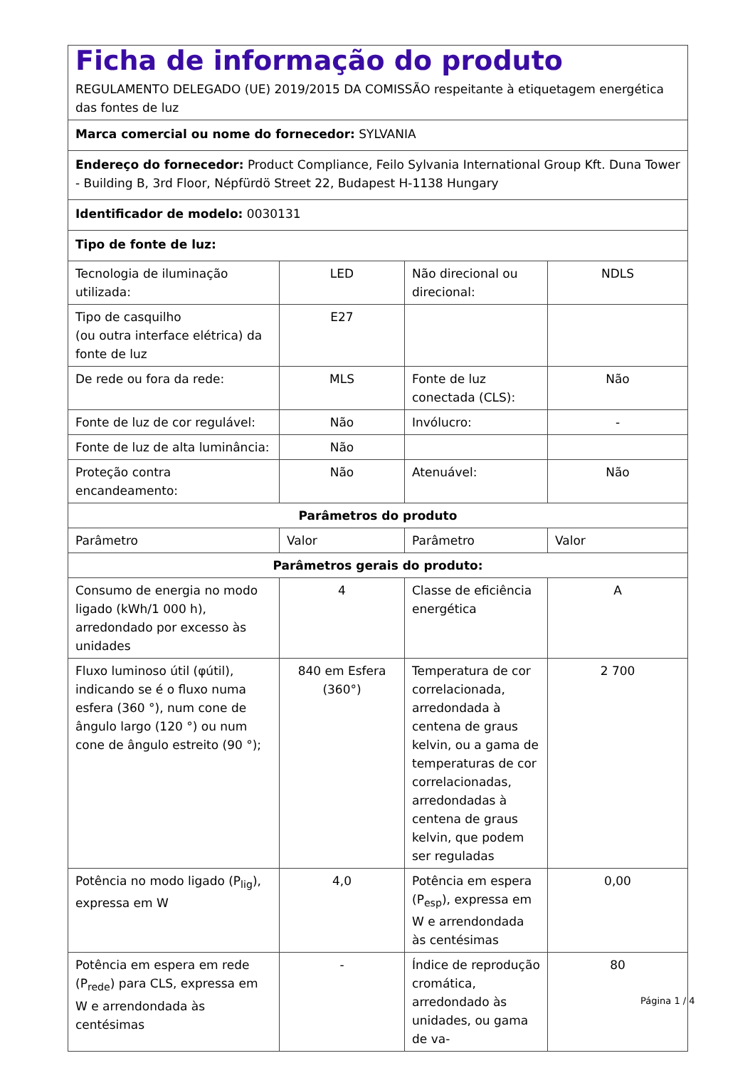| Ficha de informação do produto REGULAMENTO DELEGADO (UE) 2019/2015 DA COMISSÃO respeitante à etiquetagem energética das fontes de luz | | | |
| Marca comercial ou nome do fornecedor: SYLVANIA | | | |
| Endereço do fornecedor: Product Compliance, Feilo Sylvania International Group Kft. Duna Tower - Building B, 3rd Floor, Népfürdö Street 22, Budapest H-1138 Hungary | | | |
| Identificador de modelo: 0030131 | | | |
| Tipo de fonte de luz: | | | |
| Tecnologia de iluminação utilizada: | LED | Não direcional ou direcional: | NDLS |
| Tipo de casquilho (ou outra interface elétrica) da fonte de luz | E27 | | |
| De rede ou fora da rede: | MLS | Fonte de luz conectada (CLS): | Não |
| Fonte de luz de cor regulável: | Não | Invólucro: | - |
| Fonte de luz de alta luminância: | Não | | |
| Proteção contra encandeamento: | Não | Atenuável: | Não |
| Parâmetros do produto | | | |
| Parâmetro | Valor | Parâmetro | Valor |
| Parâmetros gerais do produto: | | | |
| Consumo de energia no modo ligado (kWh/1 000 h), arredondado por excesso às unidades | 4 | Classe de eficiência energética | A |
| Fluxo luminoso útil (φútil), indicando se é o fluxo numa esfera (360 °), num cone de ângulo largo (120 °) ou num cone de ângulo estreito (90 °); | 840 em Esfera (360°) | Temperatura de cor correlacionada, arredondada à centena de graus kelvin, ou a gama de temperaturas de cor correlacionadas, arredondadas à centena de graus kelvin, que podem ser reguladas | 2 700 |
| Potência no modo ligado (P<sub>lig</sub>), expressa em W | 4,0 | Potência em espera (P<sub>esp</sub>), expressa em W e arrendondada às centésimas | 0,00 |
| Potência em espera em rede (P<sub>rede</sub>) para CLS, expressa em W e arrendondada às centésimas | - | Índice de reprodução cromática, arredondado às unidades, ou gama de va- | 80 |
Página 1 / 4